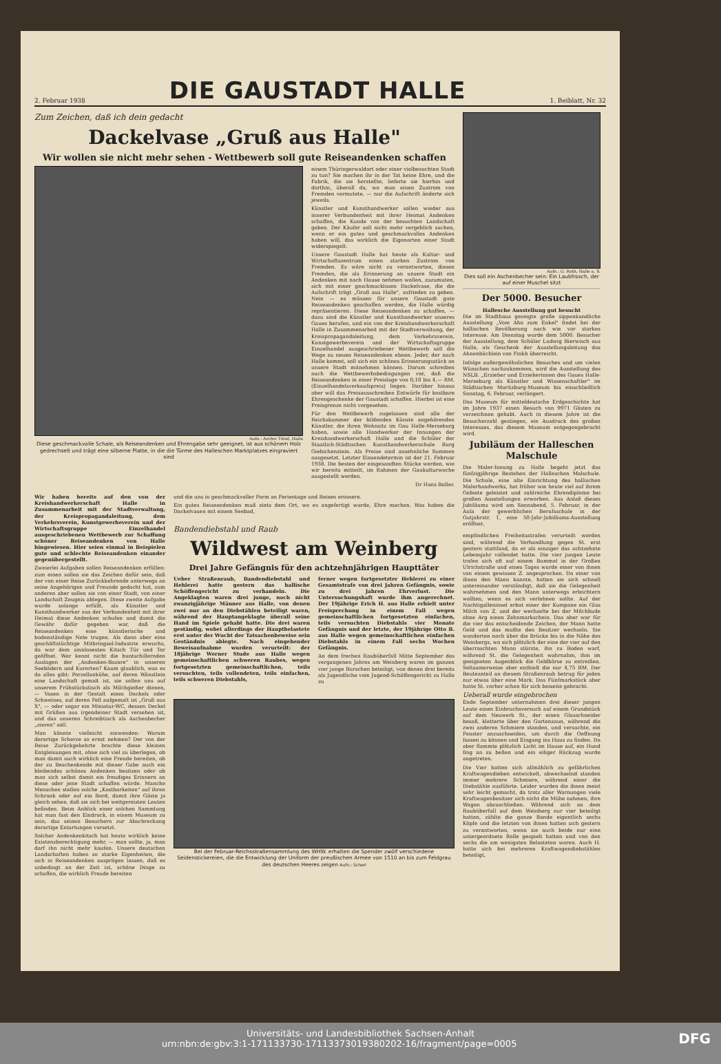2. Februar 1938
DIE GAUSTADT HALLE
1. Beiblatt, Nr. 32
Zum Zeichen, daß ich dein gedacht
Dackelvase „Gruß aus Halle"
Wir wollen sie nicht mehr sehen - Wettbewerb soll gute Reiseandenken schaffen
Aufn.: Archiv Tittel, Halle
Diese geschmackvolle Schale, als Reiseandenken und Ehrengabe sehr geeignet, ist aus schönem Holz gedrechselt und trägt eine silberne Platte, in die die Türme des Halleschen Marktplatzes eingraviert sind
einem Thüringerwaldort oder einer vielbesuchten Stadt zu tun? Sie machen ihr in der Tat keine Ehre, und die Fabrik, die sie herstellte, lieferte sie hierhin und dorthin, überall da, wo man einen Zustrom von Fremden vermutete, — nur die Aufschrift änderte sich jeweils.
Künstler und Kunsthandwerker sollen wieder aus innerer Verbundenheit mit ihrer Heimat Andenken schaffen, die Kunde von der besuchten Landschaft geben. Der Käufer soll nicht mehr vergeblich suchen, wenn er ein gutes und geschmackvolles Andenken haben will, das wirklich die Eigenarten einer Stadt widerspiegelt.
Unsere Gaustadt Halle hat heute als Kultur- und Wirtschaftszentrum einen starken Zustrom von Fremden. Es wäre nicht zu verantworten, diesen Fremden, die als Erinnerung an unsere Stadt ein Andenken mit nach Hause nehmen wollen, zuzumuten, sich mit einer geschmacklosen Dackelvase, die die Aufschrift trägt „Gruß aus Halle", zufrieden zu geben. Nein — es müssen für unsere Gaustadt gute Reiseandenken geschaffen werden, die Halle würdig repräsentieren. Diese Reiseandenken zu schaffen, — dazu sind die Künstler und Kunsthandwerker unseres Gaues berufen, und ein von der Kreishandwerkerschaft Halle in Zusammenarbeit mit der Stadtverwaltung, der Kreispropagandaleitung, dem Verkehrsverein, Kunstgewerbeverein und der Wirtschaftsgruppe Einzelhandel ausgeschriebener Wettbewerb soll die Wege zu neuen Reiseandenken ebnen. Jeder, der nach Halle kommt, soll sich ein schönes Erinnerungsstück an unsere Stadt mitnehmen können. Darum schreiben auch die Wettbewerbsbedingungen vor, daß die Reiseandenken in einer Preislage von 0,10 bis 4,— RM. (Einzelhandelsverkaufspreis) liegen. Darüber hinaus aber will das Preisausschreiben Entwürfe für kostbare Ehrengeschenke der Gaustadt schaffen. Hierbei ist eine Preisgrenze nicht vorgesehen.
Für den Wettbewerb zugelassen sind alle der Reichskammer der bildenden Künste angehörenden Künstler, die ihren Wohnsitz im Gau Halle-Merseburg haben, sowie alle Handwerker der Innungen der Kreishandwerkerschaft Halle und die Schüler der Staatlich-Städtischen Kunsthandwerkerschule Burg Giebichenstein. Als Preise sind ansehnliche Summen ausgesetzt. Letzter Einsendetermin ist der 21. Februar 1938. Die besten der eingesandten Stücke werden, wie wir bereits mitteilt, im Rahmen der Gaukulturwoche ausgestellt werden.
Dr Hans Boller.
Wir haben bereits auf den von der Kreishandwerkerschaft Halle in Zusammenarbeit mit der Stadtverwaltung, der Kreispropagandaleitung, dem Verkehrsverein, Kunstgewerbeverein und der Wirtschaftsgruppe Einzelhandel ausgeschriebenen Wettbewerb zur Schaffung schöner Reiseandenken von Halle hingewiesen. Hier seien einmal in Beispielen gute und schlechte Reiseandenken einander gegenübergestellt.
Zweierlei Aufgaben sollen Reiseandenken erfüllen: zum einen sollen sie das Zeichen dafür sein, daß der von einer Reise Zurückkehrende unterwegs an seine Angehörigen und Freunde gedacht hat, zum anderen aber sollen sie von einer Stadt, von einer Landschaft Zeugnis ablegen. Diese zweite Aufgabe wurde solange erfüllt, als Künstler und Kunsthandwerker aus der Verbundenheit mit ihrer Heimat diese Andenken schufen und damit die Gewähr dafür gegeben war, daß die Reiseandenken eine künstlerische und bodenständige Note trugen. Als dann aber eine geschäftstüchtige Mitbringsel-Industrie erwuchs, da war dem sinnlosesten Kitsch Tür und Tor geöffnet. Wer kennt nicht die buntschillernden Auslagen der „Andenken-Bazare" in unseren Seebädern und Kurorten? Kaum glaublich, was es da alles gibt: Porzellankühe, auf deren Wänstlein eine Landschaft gemalt ist, sie sollen uns auf unserem Frühstückstisch als Milchgießer dienen, — Vasen in der Gestalt eines Dackels oder Schweines, auf deren Fell aufgemalt ist „Gruß aus X", — oder sogar ein Miniatur-WC, dessen Deckel mit Grüßen aus irgendeiner Stadt versehen ist, und das unseren Schreibtisch als Aschenbecher „zieren" soll.
Man könnte vielleicht einwenden: Warum derartige Scherze so ernst nehmen? Der von der Reise Zurückgekehrte brachte diese kleinen Entgleisungen mit, ohne sich viel zu überlegen, ob man damit auch wirklich eine Freude bereiten, ob der zu Beschenkende mit dieser Gabe auch ein bleibendes schönes Andenken besitzen oder ob man sich selbst damit ein freudiges Erinnern an diese oder jene Stadt schaffen würde. Manche Menschen stellen solche „Kostbarkeiten" auf ihren Schrank oder auf ein Bord, damit ihre Gäste ja gleich sehen, daß sie sich bei weitgereisten Leuten befinden. Beim Anblick einer solchen Sammlung hat man fast den Eindruck, in einem Museum zu sein, das seinen Besuchern zur Abschreckung derartige Entartungen vorsetzt.
Solcher Andenkenkitsch hat heute wirklich keine Existenzberechtigung mehr, — man sollte, ja, man darf ihn nicht mehr kaufen. Unsere deutschen Landschaften haben so starke Eigenheiten, die sich in Reiseandenken ausprägen lassen, daß es unbedingt an der Zeit ist, schöne Dinge zu schaffen, die wirklich Freude bereiten
und die uns in geschmackvoller Form an Ferientage und Reisen erinnern.
Ein gutes Reiseandenken muß stets dem Ort, wo es angefertigt wurde, Ehre machen. Was haben die Dackelvasen mit einem Seebad,
Bandendiebstahl und Raub
Wildwest am Weinberg
Drei Jahre Gefängnis für den achtzehnjährigen Haupttäter
Ueber Straßenraub, Bandendiebstahl und Hehlerei hatte gestern das hallische Schöffengericht zu verhandeln. Die Angeklagten waren drei junge, noch nicht zwanzigjährige Männer aus Halle, von denen zwei nur an den Diebstählen beteiligt waren, während der Hauptangeklagte überall seine Hand im Spiele gehabt hatte. Die drei waren geständig, wobei allerdings der Hauptbelastete erst unter der Wucht der Tatsachenbeweise sein Geständnis ablegte. Nach eingehender Beweisaufnahme wurden verurteilt: der 18jährige Werner Stude aus Halle wegen gemeinschaftlichen schweren Raubes, wegen fortgesetzten gemeinschaftlichen, teils versuchten, teils vollendeten, teils einfachen, teils schweren Diebstahls,
ferner wegen fortgesetzter Hehlerei zu einer Gesamtstrafe von drei Jahren Gefängnis, sowie zu drei Jahren Ehrverlust. Die Untersuchungshaft wurde ihm angerechnet. Der 19jährige Erich H. aus Halle erhielt unter Freisprechung in einem Fall wegen gemeinschaftlichen fortgesetzten einfachen, teils versuchten Diebstahls vier Monate Gefängnis und der letzte, der 19jährige Otto B. aus Halle wegen gemeinschaftlichen einfachen Diebstahls in einem Fall sechs Wochen Gefängnis.
An dem frechen Raubüberfall Mitte September des vergangenen Jahres am Weinberg waren im ganzen vier junge Burschen beteiligt, von denen drei bereits als Jugendliche vom Jugend-Schöffengericht zu Halle zu
Bei der Februar-Reichsstraßensammlung des WHW. erhalten die Spender zwölf verschiedene Seidenstickereien, die die Entwicklung der Uniform der preußischen Armee von 1510 an bis zum Feldgrau des deutschen Heeres zeigen Aufn.: Scherl
Aufn.: G. Roth, Halle a. S.
Dies soll ein Aschenbecher sein: Ein Laubfrosch, der auf einer Muschel sitzt
Der 5000. Besucher
Hallesche Ausstellung gut besucht
Die im Stadthaus gezeigte große sippenkundliche Ausstellung „Vom Ahn zum Enkel" findet bei der hallischen Bevölkerung nach wie vor starkes Interesse. Am Dienstag wurde dem 5000. Besucher der Ausstellung, dem Schüler Ludwig Bierwisch aus Halle, als Geschenk der Ausstellungsleitung das Ahnenbüchlein von Finkh überreicht.
Infolge außergewöhnlichen Besuches und um vielen Wünschen nachzukommen, wird die Ausstellung des NSLB. „Erzieher und Erzieherinnen des Gaues Halle-Merseburg als Künstler und Wissenschaftler" im Städtischen Moritzburg-Museum bis einschließlich Sonntag, 6. Februar, verlängert.
Das Museum für mitteldeutsche Erdgeschichte hat im Jahre 1937 einen Besuch von 9971 Gästen zu verzeichnen gehabt. Auch in diesem Jahre ist die Besucherzahl gestiegen, ein Ausdruck des großen Interesses, das diesem Museum entgegengebracht wird.
Jubiläum der Halleschen Malschule
Die Maler-Innung zu Halle begeht jetzt das fünfzigjährige Bestehen der Halleschen Malschule. Die Schule, eine alte Einrichtung des hallischen Malerhandwerks, hat früher wie heute viel auf ihrem Gebiete geleistet und zahlreiche Ehrendiplome bei großen Ausstellungen erworben. Aus Anlaß dieses Jubiläums wird am Sonnabend, 5. Februar, in der Aula der gewerblichen Berufsschule in der Gutjahrstr. 1, eine 50-Jahr-Jubiläums-Ausstellung eröffnet.
empfindlichen Freiheitsstrafen verurteilt worden sind, während die Verhandlung gegen St. erst gestern stattfand, da er als einziger das achtzehnte Lebensjahr vollendet hatte. Die vier jungen Leute trafen sich oft auf einem Bummel in der Großen Ulrichstraße und eines Tages wurde einer von ihnen von einem gewissen Z. angesprochen. Da einer von ihnen den Mann kannte, hatten sie sich schnell untereinander verständigt, daß sie die Gelegenheit wahrnehmen und den Mann unterwegs erleichtern wollten, wenn es sich verlohnen sollte. Auf der Nachtigalleninsel erbat einer der Kumpane ein Glas Milch von Z. und der wechselte bei der Milchbude ohne Arg einen Zehnmarkschein. Das aber war für die vier das entscheidende Zeichen, der Mann hatte Geld und das mußte den Besitzer wechseln. Sie wanderten noch über die Brücke bis in die Nähe des Weinbergs, wo sich plötzlich der eine der vier auf den überraschten Mann stürzte, ihn zu Boden warf, während St. die Gelegenheit wahrnahm, ihm im geeigneten Augenblick die Geldbörse zu entreißen. Seltsamerweise aber enthielt die nur 4,75 RM. Der Beuteanteil an diesem Straßenraub betrug für jeden nur etwas über eine Mark. Das Fünfmarkstück aber hatte St. vorher schon für sich beiseite gebracht.
Ueberall wurde eingebrochen
Ende September unternahmen drei dieser jungen Leute einen Einbruchsversuch auf einem Grundstück auf dem Neuwerk St., der einen Glasschneider besaß, kletterte über den Gartenzaun, während die zwei anderen Schmiere standen, und versuchte, ein Fenster anzuschneiden, um durch die Oeffnung fassen zu können und Eingang ins Haus zu finden. Da aber flammte plötzlich Licht im Hause auf, ein Hund fing an zu bellen und ein eiliger Rückzug wurde angetreten.
Die Vier hatten sich allmählich zu gefährlichen Kraftwagendieben entwickelt, abwechselnd standen immer mehrere Schmiere, während einer die Diebstähle ausführte. Leider wurden die ihnen meist sehr leicht gemacht, da trotz aller Warnungen viele Kraftwagenbesitzer sich nicht die Mühe nahmen, ihre Wagen abzuschließen. Während sich an dem Raubüberfall auf dem Weinberg nur vier beteiligt hatten, zählte die ganze Bande eigentlich sechs Köpfe und die letzten von ihnen hatten sich gestern zu verantworten, wenn sie auch beide nur eine untergeordnete Rolle gespielt hatten und von den sechs die am wenigsten Belasteten waren. Auch H. hatte sich bei mehreren Kraftwagendiebstählen beteiligt,
Universitäts- und Landesbibliothek Sachsen-Anhalt
urn:nbn:de:gbv:3:1-171133730-17113373019380202-16/fragment/page=0005 DFG